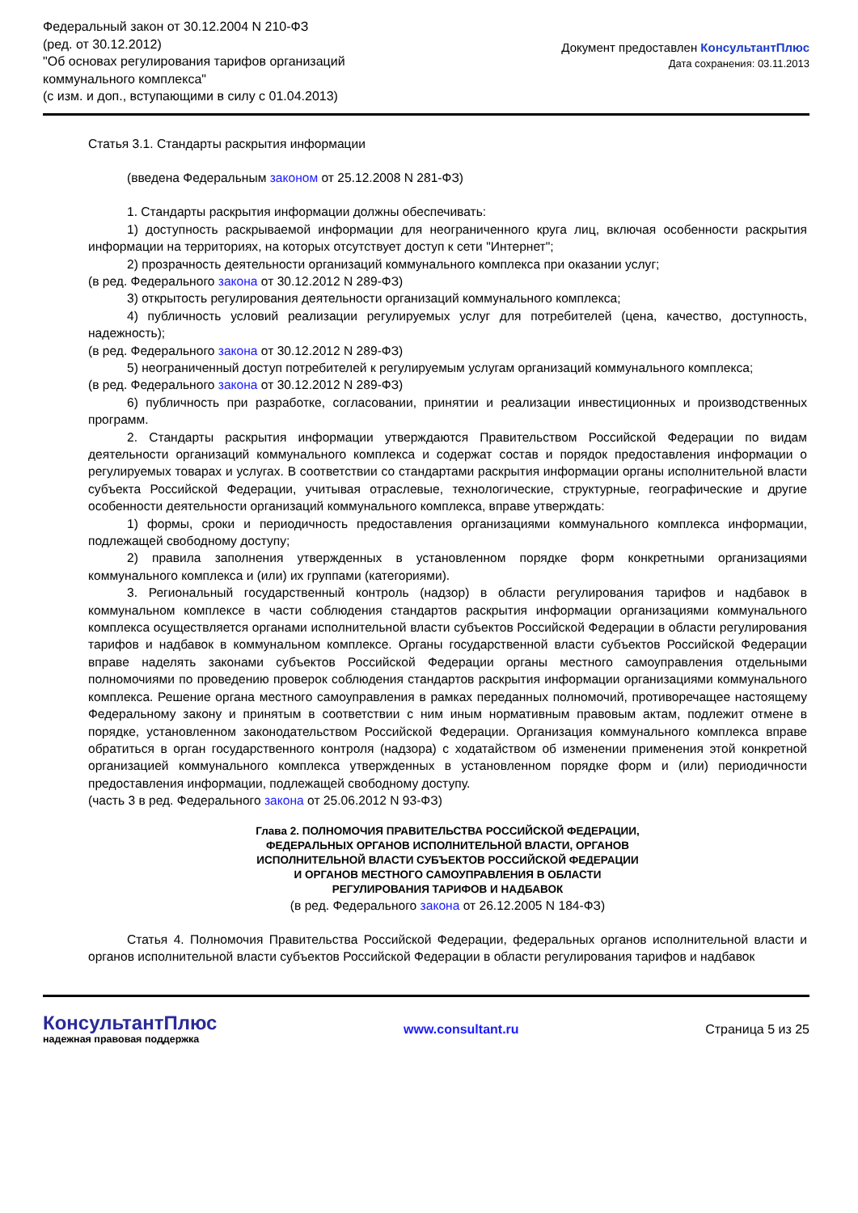Федеральный закон от 30.12.2004 N 210-ФЗ
(ред. от 30.12.2012)
"Об основах регулирования тарифов организаций
коммунального комплекса"
(с изм. и доп., вступающими в силу с 01.04.2013)
Документ предоставлен КонсультантПлюс
Дата сохранения: 03.11.2013
Статья 3.1. Стандарты раскрытия информации
(введена Федеральным законом от 25.12.2008 N 281-ФЗ)
1. Стандарты раскрытия информации должны обеспечивать:
1) доступность раскрываемой информации для неограниченного круга лиц, включая особенности раскрытия информации на территориях, на которых отсутствует доступ к сети "Интернет";
2) прозрачность деятельности организаций коммунального комплекса при оказании услуг;
(в ред. Федерального закона от 30.12.2012 N 289-ФЗ)
3) открытость регулирования деятельности организаций коммунального комплекса;
4) публичность условий реализации регулируемых услуг для потребителей (цена, качество, доступность, надежность);
(в ред. Федерального закона от 30.12.2012 N 289-ФЗ)
5) неограниченный доступ потребителей к регулируемым услугам организаций коммунального комплекса;
(в ред. Федерального закона от 30.12.2012 N 289-ФЗ)
6) публичность при разработке, согласовании, принятии и реализации инвестиционных и производственных программ.
2. Стандарты раскрытия информации утверждаются Правительством Российской Федерации по видам деятельности организаций коммунального комплекса и содержат состав и порядок предоставления информации о регулируемых товарах и услугах. В соответствии со стандартами раскрытия информации органы исполнительной власти субъекта Российской Федерации, учитывая отраслевые, технологические, структурные, географические и другие особенности деятельности организаций коммунального комплекса, вправе утверждать:
1) формы, сроки и периодичность предоставления организациями коммунального комплекса информации, подлежащей свободному доступу;
2) правила заполнения утвержденных в установленном порядке форм конкретными организациями коммунального комплекса и (или) их группами (категориями).
3. Региональный государственный контроль (надзор) в области регулирования тарифов и надбавок в коммунальном комплексе в части соблюдения стандартов раскрытия информации организациями коммунального комплекса осуществляется органами исполнительной власти субъектов Российской Федерации в области регулирования тарифов и надбавок в коммунальном комплексе. Органы государственной власти субъектов Российской Федерации вправе наделять законами субъектов Российской Федерации органы местного самоуправления отдельными полномочиями по проведению проверок соблюдения стандартов раскрытия информации организациями коммунального комплекса. Решение органа местного самоуправления в рамках переданных полномочий, противоречащее настоящему Федеральному закону и принятым в соответствии с ним иным нормативным правовым актам, подлежит отмене в порядке, установленном законодательством Российской Федерации. Организация коммунального комплекса вправе обратиться в орган государственного контроля (надзора) с ходатайством об изменении применения этой конкретной организацией коммунального комплекса утвержденных в установленном порядке форм и (или) периодичности предоставления информации, подлежащей свободному доступу.
(часть 3 в ред. Федерального закона от 25.06.2012 N 93-ФЗ)
Глава 2. ПОЛНОМОЧИЯ ПРАВИТЕЛЬСТВА РОССИЙСКОЙ ФЕДЕРАЦИИ,
ФЕДЕРАЛЬНЫХ ОРГАНОВ ИСПОЛНИТЕЛЬНОЙ ВЛАСТИ, ОРГАНОВ
ИСПОЛНИТЕЛЬНОЙ ВЛАСТИ СУБЪЕКТОВ РОССИЙСКОЙ ФЕДЕРАЦИИ
И ОРГАНОВ МЕСТНОГО САМОУПРАВЛЕНИЯ В ОБЛАСТИ
РЕГУЛИРОВАНИЯ ТАРИФОВ И НАДБАВОК
(в ред. Федерального закона от 26.12.2005 N 184-ФЗ)
Статья 4. Полномочия Правительства Российской Федерации, федеральных органов исполнительной власти и органов исполнительной власти субъектов Российской Федерации в области регулирования тарифов и надбавок
КонсультантПлюс
надежная правовая поддержка
www.consultant.ru Страница 5 из 25